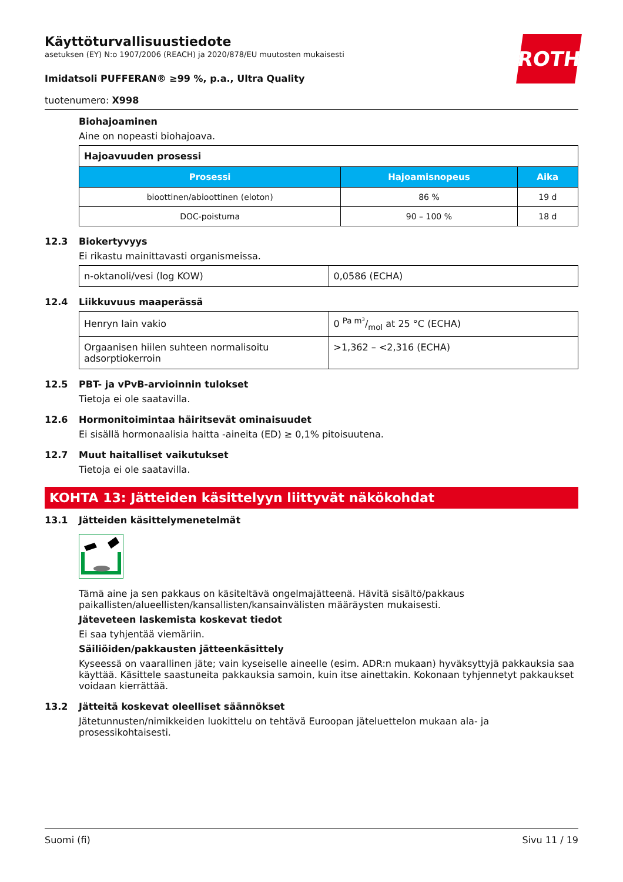ROTH
Käyttöturvallisuustiedote
asetuksen (EY) N:o 1907/2006 (REACH) ja 2020/878/EU muutosten mukaisesti
Imidatsoli PUFFERAN® ≥99 %, p.a., Ultra Quality
tuotenumero: X998
Biohajoaminen
Aine on nopeasti biohajoava.
| Hajoavuuden prosessi | | |
| Prosessi | Hajoamisnopeus | Aika |
| bioottinen/abioottinen (eloton) | 86 % | 19 d |
| DOC-poistuma | 90 – 100 % | 18 d |
12.3 Biokertyvyys
Ei rikastu mainittavasti organismeissa.
| n-oktanoli/vesi (log KOW) | 0,0586 (ECHA) |
12.4 Liikkuvuus maaperässä
| Henryn lain vakio | 0 Pa m³/mol at 25 °C (ECHA) |
| Orgaanisen hiilen suhteen normalisoitu adsorptiokerroin | >1,362 – <2,316 (ECHA) |
12.5 PBT- ja vPvB-arvioinnin tulokset
Tietoja ei ole saatavilla.
12.6 Hormonitoimintaa häiritsevät ominaisuudet
Ei sisällä hormonaalisia haitta -aineita (ED) ≥ 0,1% pitoisuutena.
12.7 Muut haitalliset vaikutukset
Tietoja ei ole saatavilla.
KOHTA 13: Jätteiden käsittelyyn liittyvät näkökohdat
13.1 Jätteiden käsittelymenetelmät
Tämä aine ja sen pakkaus on käsiteltävä ongelmajätteenä. Hävitä sisältö/pakkaus paikallisten/alueellisten/kansallisten/kansainvälisten määräysten mukaisesti.
Jäteveteen laskemista koskevat tiedot
Ei saa tyhjentää viemäriin.
Säiliöiden/pakkausten jätteenkäsittely
Kyseessä on vaarallinen jäte; vain kyseiselle aineelle (esim. ADR:n mukaan) hyväksyttyjä pakkauksia saa käyttää. Käsittele saastuneita pakkauksia samoin, kuin itse ainettakin. Kokonaan tyhjennetyt pakkaukset voidaan kierrättää.
13.2 Jätteitä koskevat oleelliset säännökset
Jätetunnusten/nimikkeiden luokittelu on tehtävä Euroopan jäteluettelon mukaan ala- ja prosessikohtaisesti.
Suomi (fi) Sivu 11 / 19